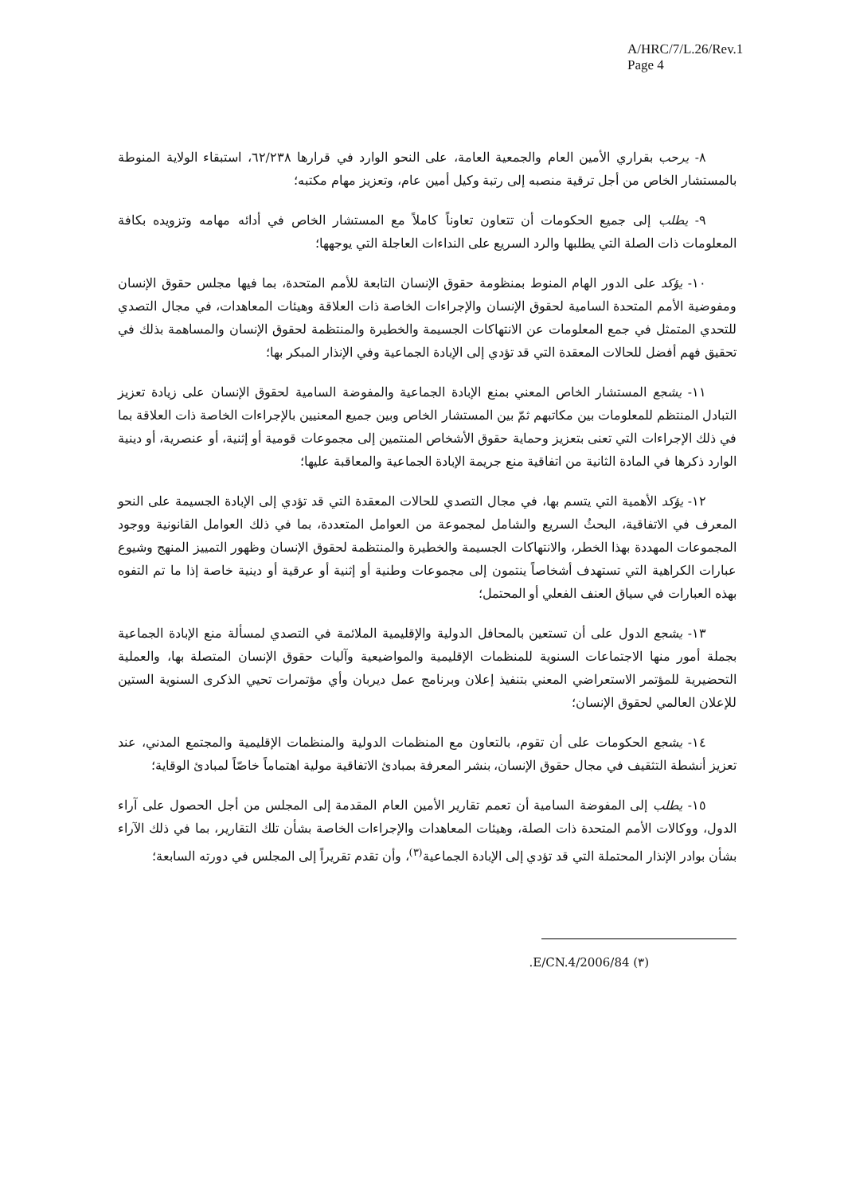A/HRC/7/L.26/Rev.1
Page 4
٨- يرحب بقراري الأمين العام والجمعية العامة، على النحو الوارد في قرارها ٦٢/٢٣٨، استبقاء الولاية المنوطة بالمستشار الخاص من أجل ترقية منصبه إلى رتبة وكيل أمين عام، وتعزيز مهام مكتبه؛
٩- يطلب إلى جميع الحكومات أن تتعاون تعاوناً كاملاً مع المستشار الخاص في أدائه مهامه وتزويده بكافة المعلومات ذات الصلة التي يطلبها والرد السريع على النداءات العاجلة التي يوجهها؛
١٠- يؤكد على الدور الهام المنوط بمنظومة حقوق الإنسان التابعة للأمم المتحدة، بما فيها مجلس حقوق الإنسان ومفوضية الأمم المتحدة السامية لحقوق الإنسان والإجراءات الخاصة ذات العلاقة وهيئات المعاهدات، في مجال التصدي للتحدي المتمثل في جمع المعلومات عن الانتهاكات الجسيمة والخطيرة والمنتظمة لحقوق الإنسان والمساهمة بذلك في تحقيق فهم أفضل للحالات المعقدة التي قد تؤدي إلى الإبادة الجماعية وفي الإنذار المبكر بها؛
١١- يشجع المستشار الخاص المعني بمنع الإبادة الجماعية والمفوضة السامية لحقوق الإنسان على زيادة تعزيز التبادل المنتظم للمعلومات بين مكاتبهم ثمّ بين المستشار الخاص وبين جميع المعنيين بالإجراءات الخاصة ذات العلاقة بما في ذلك الإجراءات التي تعنى بتعزيز وحماية حقوق الأشخاص المنتمين إلى مجموعات قومية أو إثنية، أو عنصرية، أو دينية الوارد ذكرها في المادة الثانية من اتفاقية منع جريمة الإبادة الجماعية والمعاقبة عليها؛
١٢- يؤكد الأهمية التي يتسم بها، في مجال التصدي للحالات المعقدة التي قد تؤدي إلى الإبادة الجسيمة على النحو المعرف في الاتفاقية، البحثُ السريع والشامل لمجموعة من العوامل المتعددة، بما في ذلك العوامل القانونية ووجود المجموعات المهددة بهذا الخطر، والانتهاكات الجسيمة والخطيرة والمنتظمة لحقوق الإنسان وظهور التمييز المنهج وشيوع عبارات الكراهية التي تستهدف أشخاصاً ينتمون إلى مجموعات وطنية أو إثنية أو عرقية أو دينية خاصة إذا ما تم التفوه بهذه العبارات في سياق العنف الفعلي أو المحتمل؛
١٣- يشجع الدول على أن تستعين بالمحافل الدولية والإقليمية الملائمة في التصدي لمسألة منع الإبادة الجماعية بجملة أمور منها الاجتماعات السنوية للمنظمات الإقليمية والمواضيعية وآليات حقوق الإنسان المتصلة بها، والعملية التحضيرية للمؤتمر الاستعراضي المعني بتنفيذ إعلان وبرنامج عمل ديربان وأي مؤتمرات تحيي الذكرى السنوية الستين للإعلان العالمي لحقوق الإنسان؛
١٤- يشجع الحكومات على أن تقوم، بالتعاون مع المنظمات الدولية والمنظمات الإقليمية والمجتمع المدني، عند تعزيز أنشطة التثقيف في مجال حقوق الإنسان، بنشر المعرفة بمبادئ الاتفاقية مولية اهتماماً خاصّاً لمبادئ الوقاية؛
١٥- يطلب إلى المفوضة السامية أن تعمم تقارير الأمين العام المقدمة إلى المجلس من أجل الحصول على آراء الدول، ووكالات الأمم المتحدة ذات الصلة، وهيئات المعاهدات والإجراءات الخاصة بشأن تلك التقارير، بما في ذلك الآراء بشأن بوادر الإنذار المحتملة التي قد تؤدي إلى الإبادة الجماعية<sup>(٣)</sup>، وأن تقدم تقريراً إلى المجلس في دورته السابعة؛
(٣) E/CN.4/2006/84.